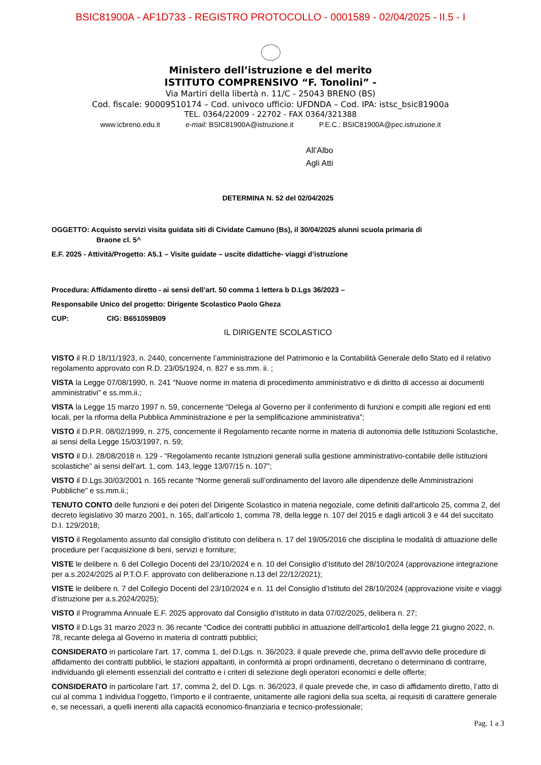BSIC81900A - AF1D733 - REGISTRO PROTOCOLLO - 0001589 - 02/04/2025 - II.5 - I
Ministero dell’istruzione e del merito
ISTITUTO COMPRENSIVO “F. Tonolini” -
Via Martiri della libertà n. 11/C - 25043 BRENO (BS)
Cod. fiscale: 90009510174 – Cod. univoco ufficio: UFDNDA – Cod. IPA: istsc_bsic81900a
TEL. 0364/22009 - 22702 - FAX 0364/321388
www.icbreno.edu.it e-mail: BSIC81900A@istruzione.it P.E.C.: BSIC81900A@pec.istruzione.it
All’Albo
Agli Atti
DETERMINA N. 52 del 02/04/2025
OGGETTO: Acquisto servizi visita guidata siti di Cividate Camuno (Bs), il 30/04/2025 alunni scuola primaria di
Braone cl. 5^
E.F. 2025 - Attività/Progetto: A5.1 – Visite guidate – uscite didattiche- viaggi d’istruzione
Procedura: Affidamento diretto - ai sensi dell’art. 50 comma 1 lettera b D.Lgs 36/2023 –
Responsabile Unico del progetto: Dirigente Scolastico Paolo Gheza
CUP: CIG: B651059B09
IL DIRIGENTE SCOLASTICO
VISTO il R.D 18/11/1923, n. 2440, concernente l’amministrazione del Patrimonio e la Contabilità Generale dello Stato ed il relativo regolamento approvato con R.D. 23/05/1924, n. 827 e ss.mm. ii. ;
VISTA la Legge 07/08/1990, n. 241 “Nuove norme in materia di procedimento amministrativo e di diritto di accesso ai documenti amministrativi” e ss.mm.ii.;
VISTA la Legge 15 marzo 1997 n. 59, concernente “Delega al Governo per il conferimento di funzioni e compiti alle regioni ed enti locali, per la riforma della Pubblica Amministrazione e per la semplificazione amministrativa”;
VISTO il D.P.R. 08/02/1999, n. 275, concernente il Regolamento recante norme in materia di autonomia delle Istituzioni Scolastiche, ai sensi della Legge 15/03/1997, n. 59;
VISTO il D.I. 28/08/2018 n. 129 - “Regolamento recante Istruzioni generali sulla gestione amministrativo-contabile delle istituzioni scolastiche” ai sensi dell’art. 1, com. 143, legge 13/07/15 n. 107”;
VISTO il D.Lgs.30/03/2001 n. 165 recante “Norme generali sull’ordinamento del lavoro alle dipendenze delle Amministrazioni Pubbliche” e ss.mm.ii.;
TENUTO CONTO delle funzioni e dei poteri del Dirigente Scolastico in materia negoziale, come definiti dall'articolo 25, comma 2, del decreto legislativo 30 marzo 2001, n. 165, dall’articolo 1, comma 78, della legge n. 107 del 2015 e dagli articoli 3 e 44 del succitato D.I. 129/2018;
VISTO il Regolamento assunto dal consiglio d’istituto con delibera n. 17 del 19/05/2016 che disciplina le modalità di attuazione delle procedure per l’acquisizione di beni, servizi e forniture;
VISTE le delibere n. 6 del Collegio Docenti del 23/10/2024 e n. 10 del Consiglio d’Istituto del 28/10/2024 (approvazione integrazione per a.s.2024/2025 al P.T.O.F. approvato con deliberazione n.13 del 22/12/2021);
VISTE le delibere n. 7 del Collegio Docenti del 23/10/2024 e n. 11 del Consiglio d’Istituto del 28/10/2024 (approvazione visite e viaggi d’istruzione per a.s.2024/2025);
VISTO il Programma Annuale E.F. 2025 approvato dal Consiglio d’Istituto in data 07/02/2025, delibera n. 27;
VISTO il D.Lgs 31 marzo 2023 n. 36 recante “Codice dei contratti pubblici in attuazione dell'articolo1 della legge 21 giugno 2022, n. 78, recante delega al Governo in materia di contratti pubblici;
CONSIDERATO in particolare l’art. 17, comma 1, del D.Lgs. n. 36/2023, il quale prevede che, prima dell’avvio delle procedure di affidamento dei contratti pubblici, le stazioni appaltanti, in conformità ai propri ordinamenti, decretano o determinano di contrarre, individuando gli elementi essenziali del contratto e i criteri di selezione degli operatori economici e delle offerte;
CONSIDERATO in particolare l’art. 17, comma 2, del D. Lgs. n. 36/2023, il quale prevede che, in caso di affidamento diretto, l’atto di cui al comma 1 individua l’oggetto, l’importo e il contraente, unitamente alle ragioni della sua scelta, ai requisiti di carattere generale e, se necessari, a quelli inerenti alla capacità economico-finanziaria e tecnico-professionale;
Pag. 1 a 3